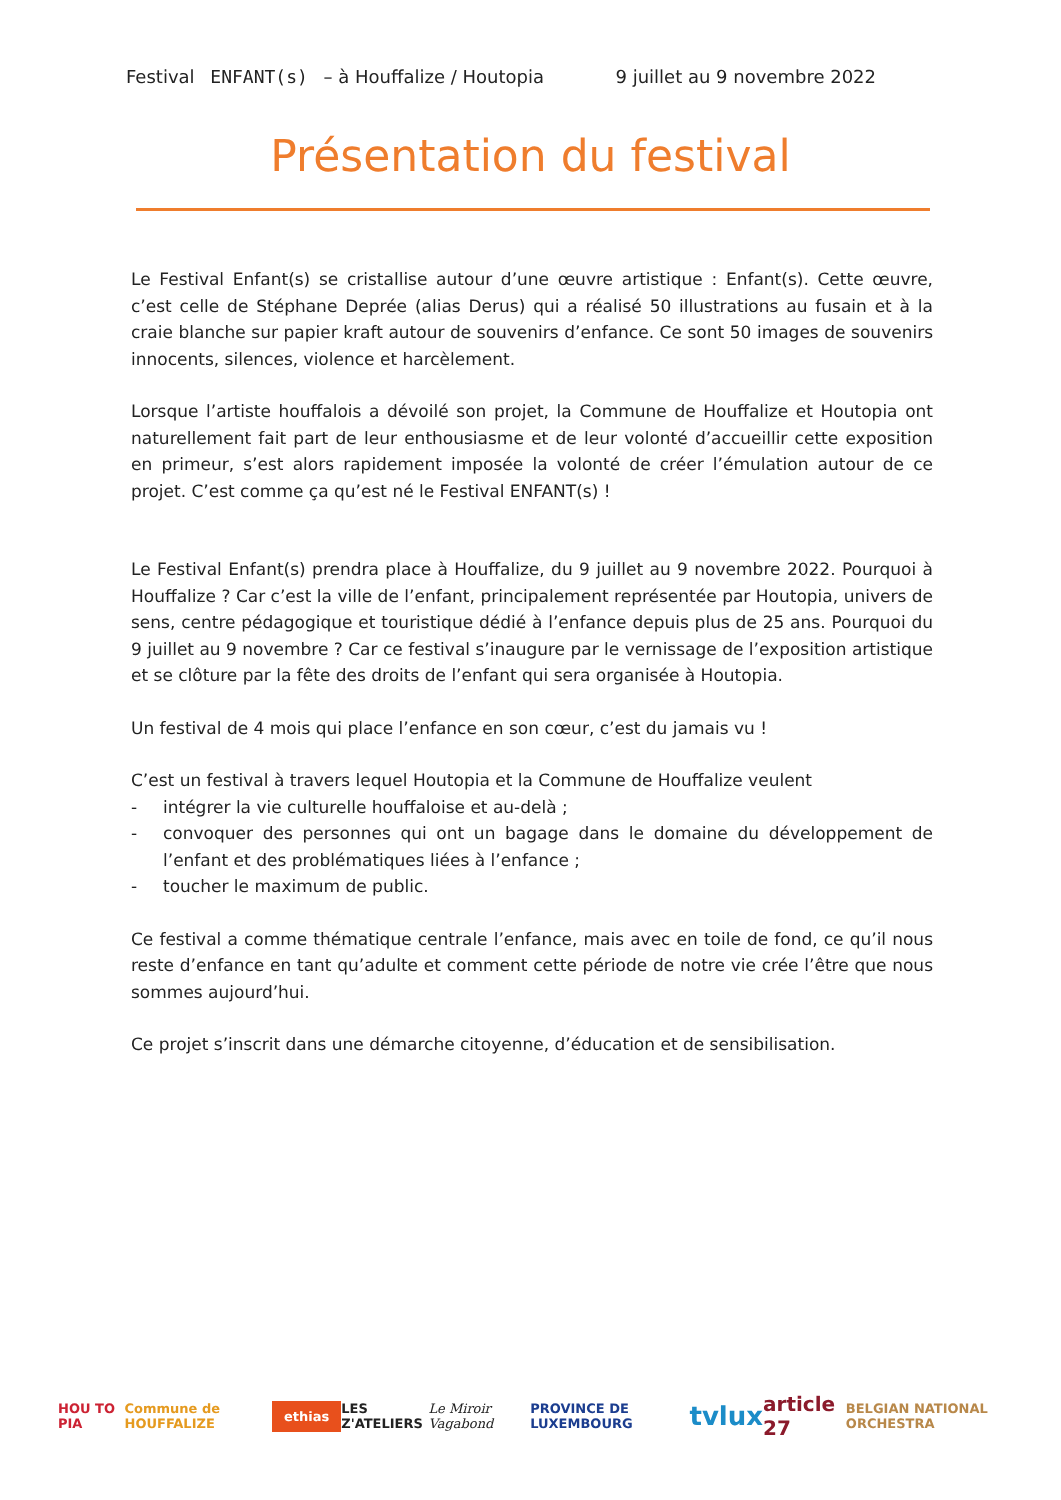Festival ENFANT(s) – à Houffalize / Houtopia 9 juillet au 9 novembre 2022
Présentation du festival
Le Festival Enfant(s) se cristallise autour d’une œuvre artistique : Enfant(s). Cette œuvre, c’est celle de Stéphane Deprée (alias Derus) qui a réalisé 50 illustrations au fusain et à la craie blanche sur papier kraft autour de souvenirs d’enfance. Ce sont 50 images de souvenirs innocents, silences, violence et harcèlement.
Lorsque l’artiste houffalois a dévoilé son projet, la Commune de Houffalize et Houtopia ont naturellement fait part de leur enthousiasme et de leur volonté d’accueillir cette exposition en primeur, s’est alors rapidement imposée la volonté de créer l’émulation autour de ce projet. C’est comme ça qu’est né le Festival ENFANT(s) !
Le Festival Enfant(s) prendra place à Houffalize, du 9 juillet au 9 novembre 2022. Pourquoi à Houffalize ? Car c’est la ville de l’enfant, principalement représentée par Houtopia, univers de sens, centre pédagogique et touristique dédié à l’enfance depuis plus de 25 ans. Pourquoi du 9 juillet au 9 novembre ? Car ce festival s’inaugure par le vernissage de l’exposition artistique et se clôture par la fête des droits de l’enfant qui sera organisée à Houtopia.
Un festival de 4 mois qui place l’enfance en son cœur, c’est du jamais vu !
C’est un festival à travers lequel Houtopia et la Commune de Houffalize veulent
- intégrer la vie culturelle houffaloise et au-delà ;
- convoquer des personnes qui ont un bagage dans le domaine du développement de l’enfant et des problématiques liées à l’enfance ;
- toucher le maximum de public.
Ce festival a comme thématique centrale l’enfance, mais avec en toile de fond, ce qu’il nous reste d’enfance en tant qu’adulte et comment cette période de notre vie crée l’être que nous sommes aujourd’hui.
Ce projet s’inscrit dans une démarche citoyenne, d’éducation et de sensibilisation.
HOU TO PIA Commune de HOUFFALIZE ethias LES Z'ATELIERS Le Miroir Vagabond PROVINCE DE LUXEMBOURG tvlux article 27 BELGIAN NATIONAL ORCHESTRA